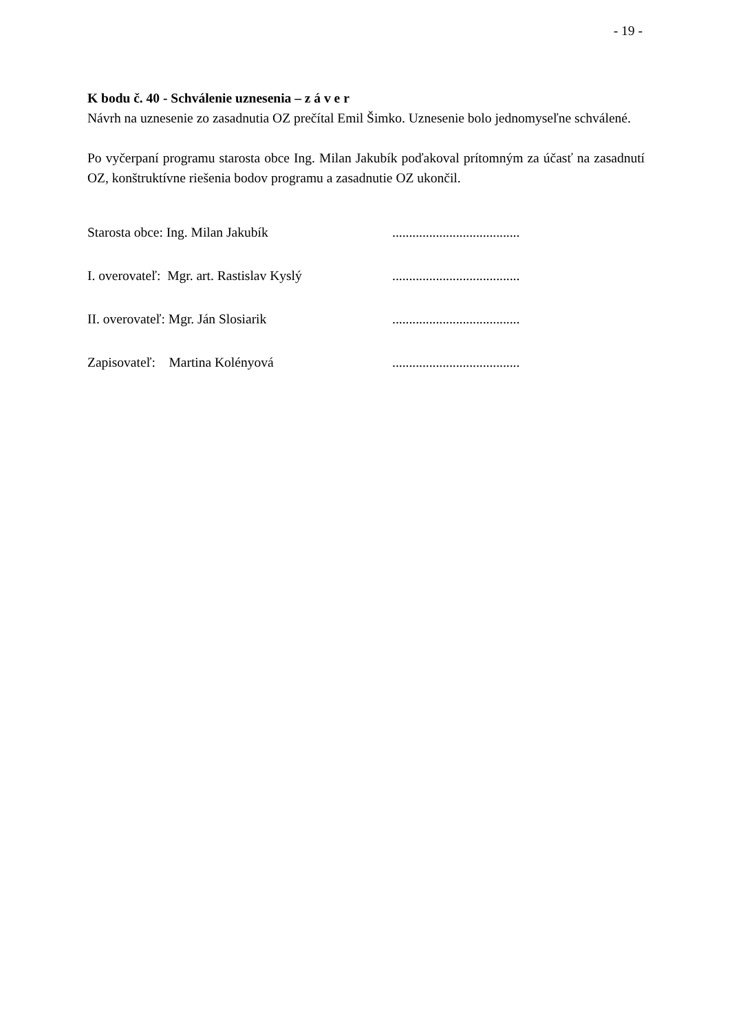- 19 -
K bodu č. 40 - Schválenie uznesenia – z á v e r
Návrh na uznesenie zo zasadnutia OZ prečítal Emil Šimko. Uznesenie bolo jednomyseľne schválené.
Po vyčerpaní programu starosta obce Ing. Milan Jakubík poďakoval prítomným za účasť na zasadnutí OZ, konštruktívne riešenia bodov programu a zasadnutie OZ ukončil.
Starosta obce: Ing. Milan Jakubík......................................
I. overovateľ: Mgr. art. Rastislav Kyslý......................................
II. overovateľ: Mgr. Ján Slosiarik......................................
Zapisovateľ: Martina Kolényová......................................